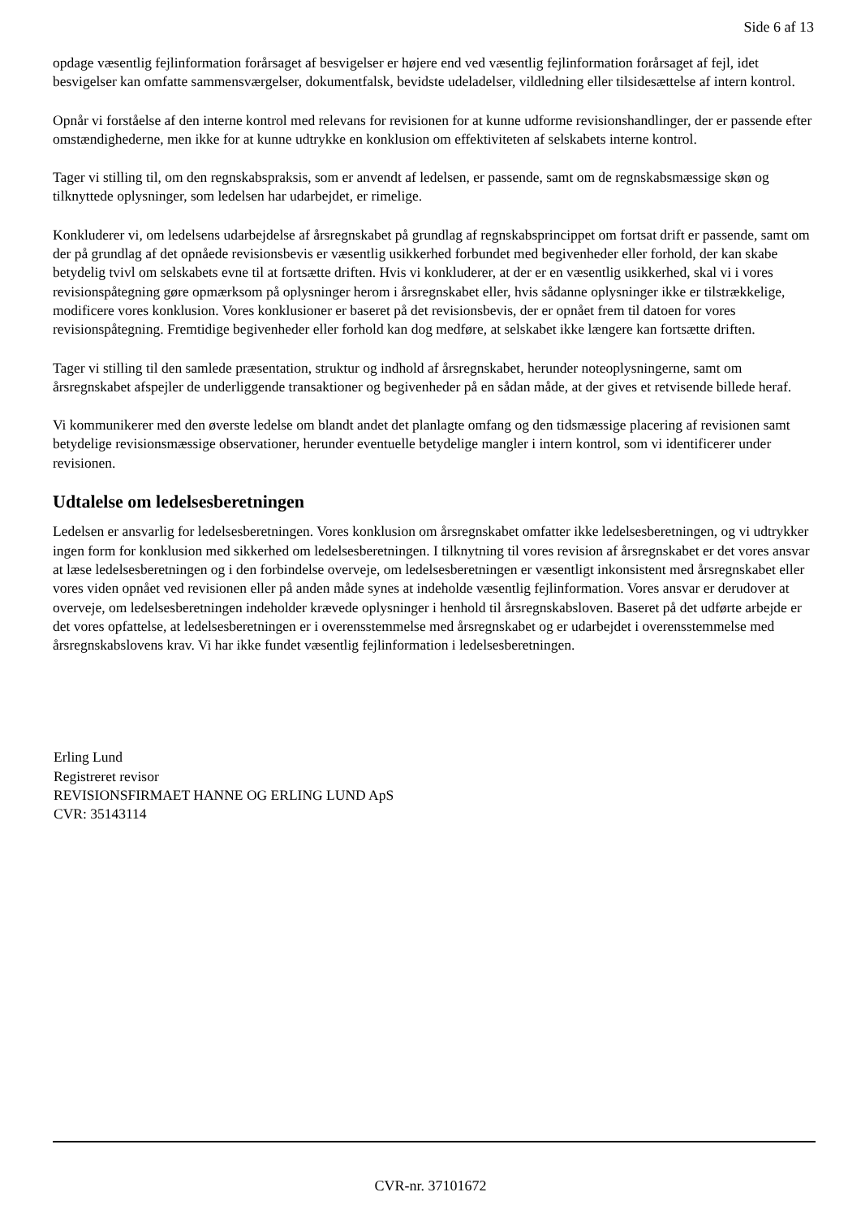Side 6 af 13
opdage væsentlig fejlinformation forårsaget af besvigelser er højere end ved væsentlig fejlinformation forårsaget af fejl, idet besvigelser kan omfatte sammensværgelser, dokumentfalsk, bevidste udeladelser, vildledning eller tilsidesættelse af intern kontrol.
Opnår vi forståelse af den interne kontrol med relevans for revisionen for at kunne udforme revisionshandlinger, der er passende efter omstændighederne, men ikke for at kunne udtrykke en konklusion om effektiviteten af selskabets interne kontrol.
Tager vi stilling til, om den regnskabspraksis, som er anvendt af ledelsen, er passende, samt om de regnskabsmæssige skøn og tilknyttede oplysninger, som ledelsen har udarbejdet, er rimelige.
Konkluderer vi, om ledelsens udarbejdelse af årsregnskabet på grundlag af regnskabsprincippet om fortsat drift er passende, samt om der på grundlag af det opnåede revisionsbevis er væsentlig usikkerhed forbundet med begivenheder eller forhold, der kan skabe betydelig tvivl om selskabets evne til at fortsætte driften. Hvis vi konkluderer, at der er en væsentlig usikkerhed, skal vi i vores revisionspåtegning gøre opmærksom på oplysninger herom i årsregnskabet eller, hvis sådanne oplysninger ikke er tilstrækkelige, modificere vores konklusion. Vores konklusioner er baseret på det revisionsbevis, der er opnået frem til datoen for vores revisionspåtegning. Fremtidige begivenheder eller forhold kan dog medføre, at selskabet ikke længere kan fortsætte driften.
Tager vi stilling til den samlede præsentation, struktur og indhold af årsregnskabet, herunder noteoplysningerne, samt om årsregnskabet afspejler de underliggende transaktioner og begivenheder på en sådan måde, at der gives et retvisende billede heraf.
Vi kommunikerer med den øverste ledelse om blandt andet det planlagte omfang og den tidsmæssige placering af revisionen samt betydelige revisionsmæssige observationer, herunder eventuelle betydelige mangler i intern kontrol, som vi identificerer under revisionen.
Udtalelse om ledelsesberetningen
Ledelsen er ansvarlig for ledelsesberetningen. Vores konklusion om årsregnskabet omfatter ikke ledelsesberetningen, og vi udtrykker ingen form for konklusion med sikkerhed om ledelsesberetningen. I tilknytning til vores revision af årsregnskabet er det vores ansvar at læse ledelsesberetningen og i den forbindelse overveje, om ledelsesberetningen er væsentligt inkonsistent med årsregnskabet eller vores viden opnået ved revisionen eller på anden måde synes at indeholde væsentlig fejlinformation. Vores ansvar er derudover at overveje, om ledelsesberetningen indeholder krævede oplysninger i henhold til årsregnskabsloven. Baseret på det udførte arbejde er det vores opfattelse, at ledelsesberetningen er i overensstemmelse med årsregnskabet og er udarbejdet i overensstemmelse med årsregnskabslovens krav. Vi har ikke fundet væsentlig fejlinformation i ledelsesberetningen.
Erling Lund
Registreret revisor
REVISIONSFIRMAET HANNE OG ERLING LUND ApS
CVR: 35143114
CVR-nr. 37101672